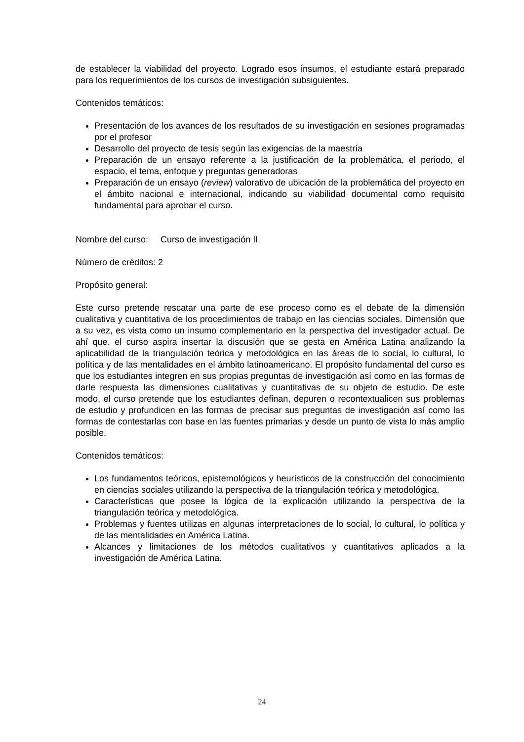de establecer la viabilidad del proyecto. Logrado esos insumos, el estudiante estará preparado para los requerimientos de los cursos de investigación subsiguientes.
Contenidos temáticos:
Presentación de los avances de los resultados de su investigación en sesiones programadas por el profesor
Desarrollo del proyecto de tesis según las exigencias de la maestría
Preparación de un ensayo referente a la justificación de la problemática, el periodo, el espacio, el tema, enfoque y preguntas generadoras
Preparación de un ensayo (review) valorativo de ubicación de la problemática del proyecto en el ámbito nacional e internacional, indicando su viabilidad documental como requisito fundamental para aprobar el curso.
Nombre del curso: Curso de investigación II
Número de créditos: 2
Propósito general:
Este curso pretende rescatar una parte de ese proceso como es el debate de la dimensión cualitativa y cuantitativa de los procedimientos de trabajo en las ciencias sociales. Dimensión que a su vez, es vista como un insumo complementario en la perspectiva del investigador actual. De ahí que, el curso aspira insertar la discusión que se gesta en América Latina analizando la aplicabilidad de la triangulación teórica y metodológica en las áreas de lo social, lo cultural, lo política y de las mentalidades en el ámbito latinoamericano. El propósito fundamental del curso es que los estudiantes integren en sus propias preguntas de investigación así como en las formas de darle respuesta las dimensiones cualitativas y cuantitativas de su objeto de estudio. De este modo, el curso pretende que los estudiantes definan, depuren o recontextualicen sus problemas de estudio y profundicen en las formas de precisar sus preguntas de investigación así como las formas de contestarlas con base en las fuentes primarias y desde un punto de vista lo más amplio posible.
Contenidos temáticos:
Los fundamentos teóricos, epistemológicos y heurísticos de la construcción del conocimiento en ciencias sociales utilizando la perspectiva de la triangulación teórica y metodológica.
Características que posee la lógica de la explicación utilizando la perspectiva de la triangulación teórica y metodológica.
Problemas y fuentes utilizas en algunas interpretaciones de lo social, lo cultural, lo política y de las mentalidades en América Latina.
Alcances y limitaciones de los métodos cualitativos y cuantitativos aplicados a la investigación de América Latina.
24